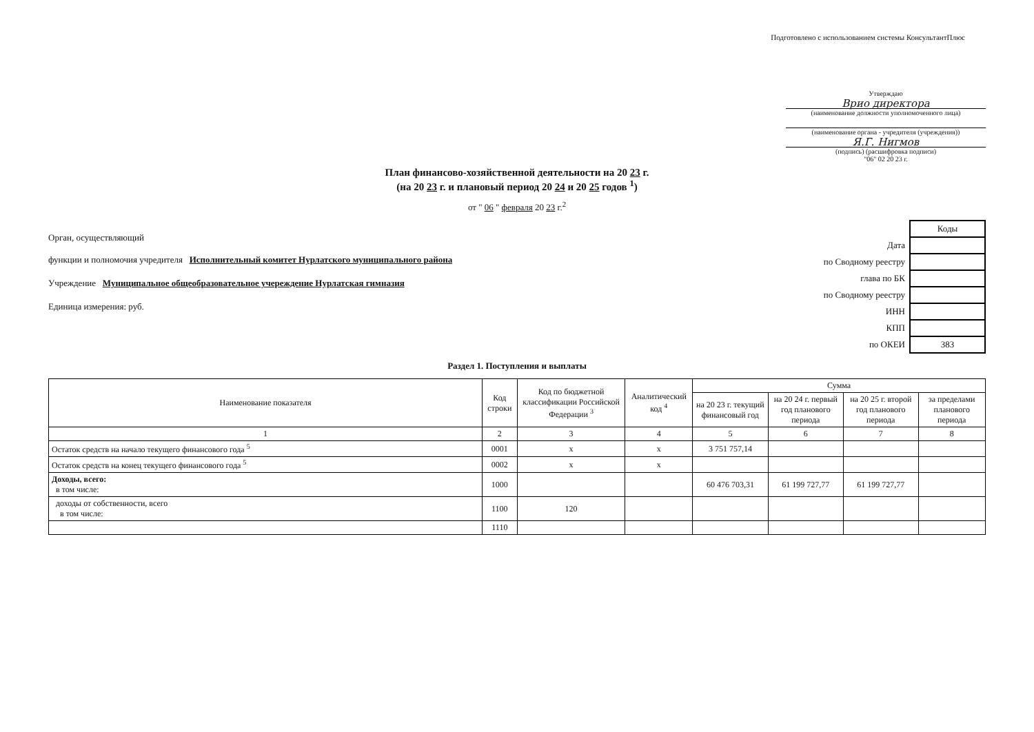Подготовлено с использованием системы КонсультантПлюс
Утверждаю
Врио директора
(наименование должности уполномоченного лица)
(наименование органа - учредителя (учреждения))
Я.Г. Нигмов
(подпись) (расшифровка подписи)
"06" 02 20 23 г.
План финансово-хозяйственной деятельности на 20 23 г.
(на 20 23 г. и плановый период 20 24 и 20 25 годов <sup>1</sup>)
от " 06 " февраля 20 23 г.<sup>2</sup>
Орган, осуществляющий
функции и полномочия учредителя Исполнительный комитет Нурлатского муниципального района
Учреждение Муниципальное общеобразовательное учереждение Нурлатская гимназия
Единица измерения: руб.
| | Коды |
| Дата | |
| по Сводному реестру | |
| глава по БК | |
| по Сводному реестру | |
| ИНН | |
| КПП | |
| по ОКЕИ | 383 |
Раздел 1. Поступления и выплаты
| Наименование показателя | Код строки | Код по бюджетной классификации Российской Федерации <sup>3</sup> | Аналитический код <sup>4</sup> | Сумма | | | |
| --- | --- | --- | --- | --- | --- | --- | --- |
| | | | | на 20 23 г. текущий финансовый год | на 20 24 г. первый год планового периода | на 20 25 г. второй год планового периода | за пределами планового периода |
| 1 | 2 | 3 | 4 | 5 | 6 | 7 | 8 |
| Остаток средств на начало текущего финансового года <sup>5</sup> | 0001 | х | х | 3 751 757,14 | | | |
| Остаток средств на конец текущего финансового года <sup>5</sup> | 0002 | х | х | | | | |
| Доходы, всего: в том числе: | 1000 | | | 60 476 703,31 | 61 199 727,77 | 61 199 727,77 | |
| доходы от собственности, всего в том числе: | 1100 | 120 | | | | | |
| | 1110 | | | | | | |